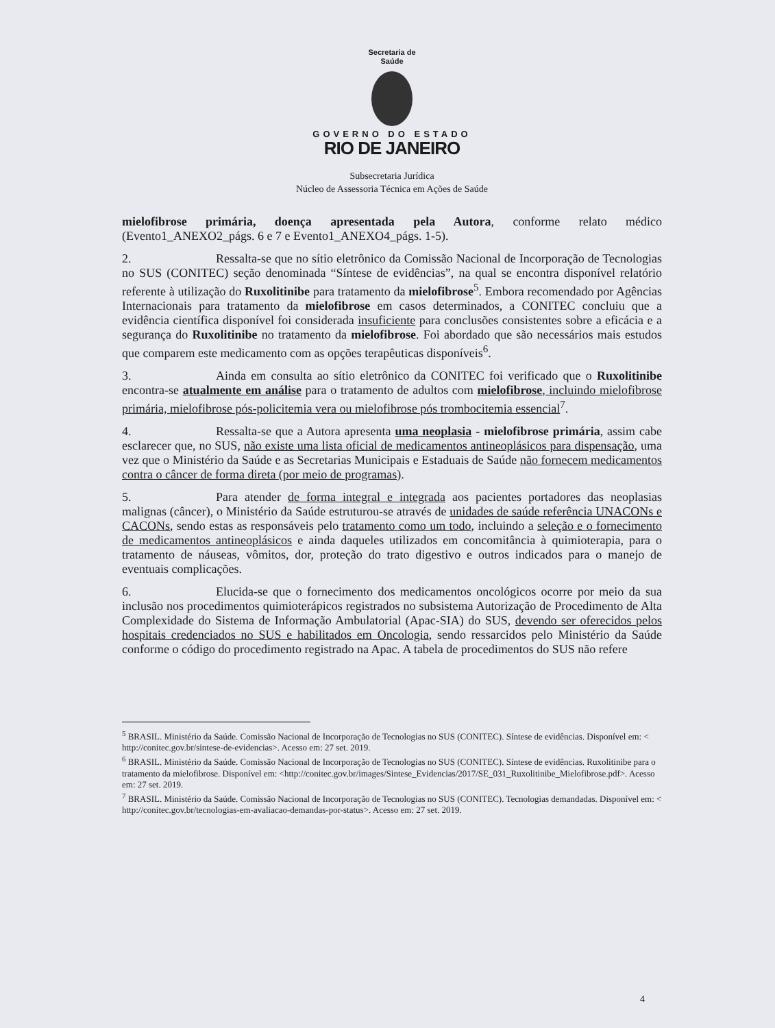Secretaria de
Saúde
GOVERNO DO ESTADO
RIO DE JANEIRO
Subsecretaria Jurídica
Núcleo de Assessoria Técnica em Ações de Saúde
mielofibrose primária, doença apresentada pela Autora, conforme relato médico (Evento1_ANEXO2_págs. 6 e 7 e Evento1_ANEXO4_págs. 1-5).
2. Ressalta-se que no sítio eletrônico da Comissão Nacional de Incorporação de Tecnologias no SUS (CONITEC) seção denominada “Síntese de evidências”, na qual se encontra disponível relatório referente à utilização do Ruxolitinibe para tratamento da mielofibrose<sup>5</sup>. Embora recomendado por Agências Internacionais para tratamento da mielofibrose em casos determinados, a CONITEC concluiu que a evidência científica disponível foi considerada insuficiente para conclusões consistentes sobre a eficácia e a segurança do Ruxolitinibe no tratamento da mielofibrose. Foi abordado que são necessários mais estudos que comparem este medicamento com as opções terapêuticas disponíveis<sup>6</sup>.
3. Ainda em consulta ao sítio eletrônico da CONITEC foi verificado que o Ruxolitinibe encontra-se atualmente em análise para o tratamento de adultos com mielofibrose, incluindo mielofibrose primária, mielofibrose pós-policitemia vera ou mielofibrose pós trombocitemia essencial<sup>7</sup>.
4. Ressalta-se que a Autora apresenta uma neoplasia - mielofibrose primária, assim cabe esclarecer que, no SUS, não existe uma lista oficial de medicamentos antineoplásicos para dispensação, uma vez que o Ministério da Saúde e as Secretarias Municipais e Estaduais de Saúde não fornecem medicamentos contra o câncer de forma direta (por meio de programas).
5. Para atender de forma integral e integrada aos pacientes portadores das neoplasias malignas (câncer), o Ministério da Saúde estruturou-se através de unidades de saúde referência UNACONs e CACONs, sendo estas as responsáveis pelo tratamento como um todo, incluindo a seleção e o fornecimento de medicamentos antineoplásicos e ainda daqueles utilizados em concomitância à quimioterapia, para o tratamento de náuseas, vômitos, dor, proteção do trato digestivo e outros indicados para o manejo de eventuais complicações.
6. Elucida-se que o fornecimento dos medicamentos oncológicos ocorre por meio da sua inclusão nos procedimentos quimioterápicos registrados no subsistema Autorização de Procedimento de Alta Complexidade do Sistema de Informação Ambulatorial (Apac-SIA) do SUS, devendo ser oferecidos pelos hospitais credenciados no SUS e habilitados em Oncologia, sendo ressarcidos pelo Ministério da Saúde conforme o código do procedimento registrado na Apac. A tabela de procedimentos do SUS não refere
<sup>5</sup> BRASIL. Ministério da Saúde. Comissão Nacional de Incorporação de Tecnologias no SUS (CONITEC). Síntese de evidências. Disponível em: < http://conitec.gov.br/sintese-de-evidencias>. Acesso em: 27 set. 2019.
<sup>6</sup> BRASIL. Ministério da Saúde. Comissão Nacional de Incorporação de Tecnologias no SUS (CONITEC). Síntese de evidências. Ruxolitinibe para o tratamento da mielofibrose. Disponível em: <http://conitec.gov.br/images/Sintese_Evidencias/2017/SE_031_Ruxolitinibe_Mielofibrose.pdf>. Acesso em: 27 set. 2019.
<sup>7</sup> BRASIL. Ministério da Saúde. Comissão Nacional de Incorporação de Tecnologias no SUS (CONITEC). Tecnologias demandadas. Disponível em: < http://conitec.gov.br/tecnologias-em-avaliacao-demandas-por-status>. Acesso em: 27 set. 2019.
4